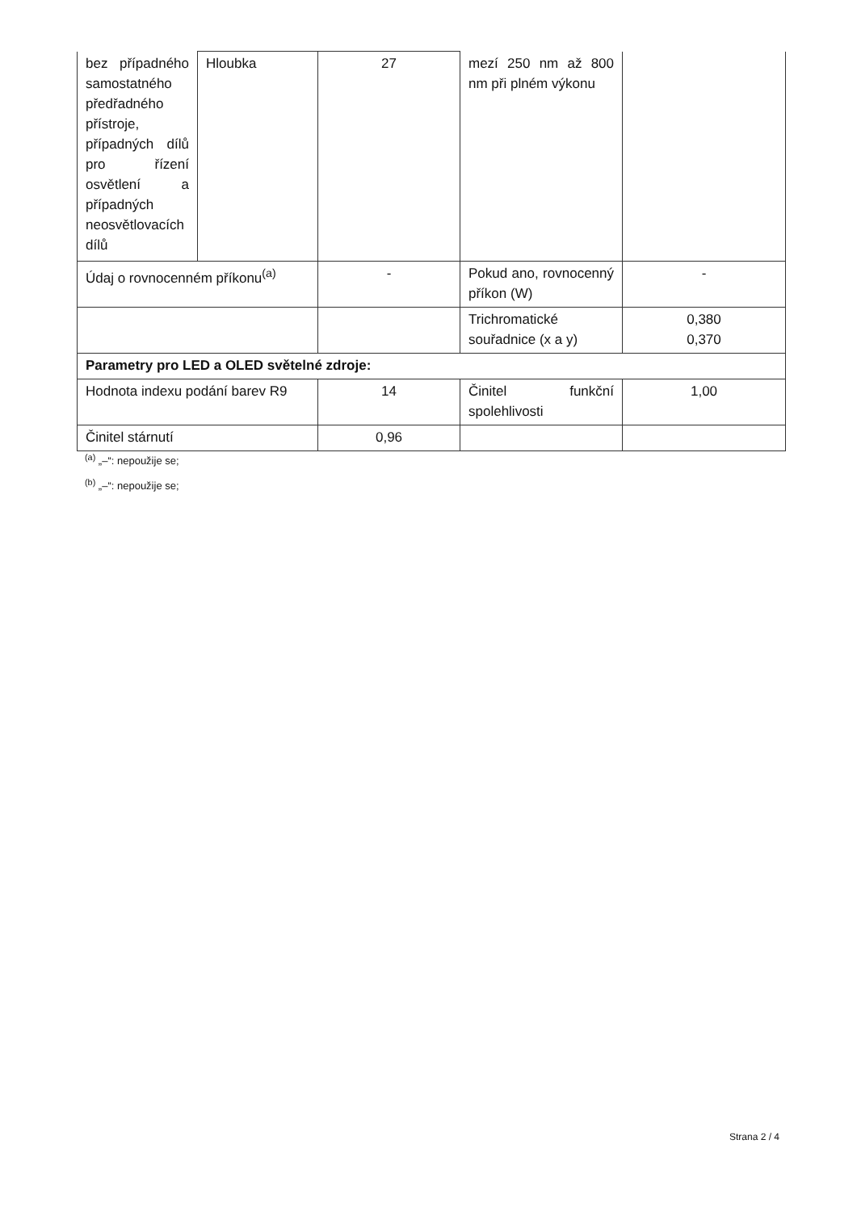| bez případného samostatného předřadného přístroje, případných dílů pro řízení osvětlení a případných neosvětlovacích dílů | Hloubka | 27 | mezí 250 nm až 800 nm při plném výkonu | |
| Údaj o rovnocenném příkonu<sup>(a)</sup> | | - | Pokud ano, rovnocenný příkon (W) | - |
| | | | Trichromatické souřadnice (x a y) | 0,380 0,370 |
| Parametry pro LED a OLED světelné zdroje: | | | | |
| Hodnota indexu podání barev R9 | | 14 | Činitel funkční spolehlivosti | 1,00 |
| Činitel stárnutí | | 0,96 | | |
<sup>(a)</sup> „–“: nepoužije se;
<sup>(b)</sup> „–“: nepoužije se;
Strana 2 / 4